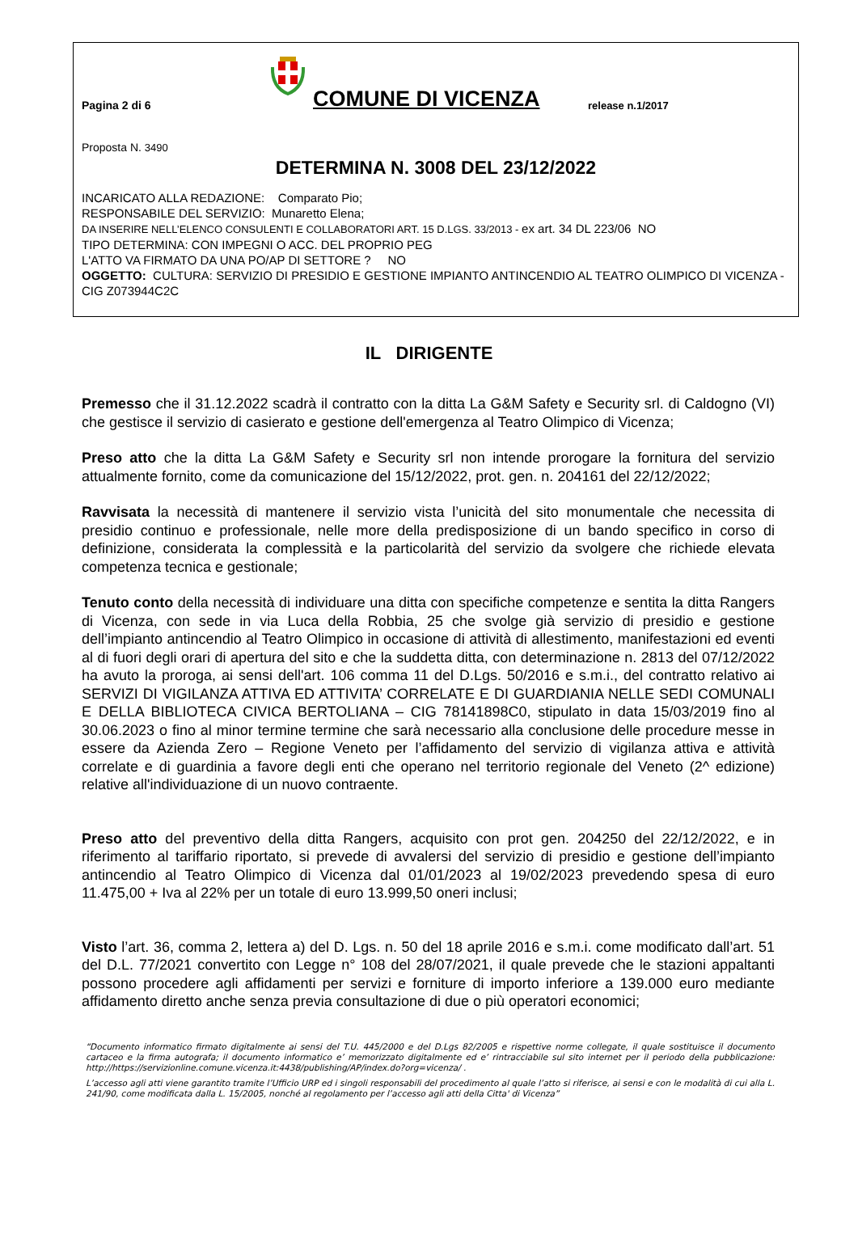Pagina 2 di 6
COMUNE DI VICENZA
release n.1/2017
Proposta N. 3490
DETERMINA N. 3008 DEL 23/12/2022
INCARICATO ALLA REDAZIONE: Comparato Pio;
RESPONSABILE DEL SERVIZIO: Munaretto Elena;
DA INSERIRE NELL’ELENCO CONSULENTI E COLLABORATORI ART. 15 D.LGS. 33/2013 - ex art. 34 DL 223/06 NO
TIPO DETERMINA: CON IMPEGNI O ACC. DEL PROPRIO PEG
L'ATTO VA FIRMATO DA UNA PO/AP DI SETTORE ? NO
OGGETTO: CULTURA: SERVIZIO DI PRESIDIO E GESTIONE IMPIANTO ANTINCENDIO AL TEATRO OLIMPICO DI VICENZA - CIG Z073944C2C
IL DIRIGENTE
Premesso che il 31.12.2022 scadrà il contratto con la ditta La G&M Safety e Security srl. di Caldogno (VI) che gestisce il servizio di casierato e gestione dell'emergenza al Teatro Olimpico di Vicenza;
Preso atto che la ditta La G&M Safety e Security srl non intende prorogare la fornitura del servizio attualmente fornito, come da comunicazione del 15/12/2022, prot. gen. n. 204161 del 22/12/2022;
Ravvisata la necessità di mantenere il servizio vista l’unicità del sito monumentale che necessita di presidio continuo e professionale, nelle more della predisposizione di un bando specifico in corso di definizione, considerata la complessità e la particolarità del servizio da svolgere che richiede elevata competenza tecnica e gestionale;
Tenuto conto della necessità di individuare una ditta con specifiche competenze e sentita la ditta Rangers di Vicenza, con sede in via Luca della Robbia, 25 che svolge già servizio di presidio e gestione dell’impianto antincendio al Teatro Olimpico in occasione di attività di allestimento, manifestazioni ed eventi al di fuori degli orari di apertura del sito e che la suddetta ditta, con determinazione n. 2813 del 07/12/2022 ha avuto la proroga, ai sensi dell'art. 106 comma 11 del D.Lgs. 50/2016 e s.m.i., del contratto relativo ai SERVIZI DI VIGILANZA ATTIVA ED ATTIVITA’ CORRELATE E DI GUARDIANIA NELLE SEDI COMUNALI E DELLA BIBLIOTECA CIVICA BERTOLIANA – CIG 78141898C0, stipulato in data 15/03/2019 fino al 30.06.2023 o fino al minor termine termine che sarà necessario alla conclusione delle procedure messe in essere da Azienda Zero – Regione Veneto per l’affidamento del servizio di vigilanza attiva e attività correlate e di guardinia a favore degli enti che operano nel territorio regionale del Veneto (2^ edizione) relative all'individuazione di un nuovo contraente.
Preso atto del preventivo della ditta Rangers, acquisito con prot gen. 204250 del 22/12/2022, e in riferimento al tariffario riportato, si prevede di avvalersi del servizio di presidio e gestione dell’impianto antincendio al Teatro Olimpico di Vicenza dal 01/01/2023 al 19/02/2023 prevedendo spesa di euro 11.475,00 + Iva al 22% per un totale di euro 13.999,50 oneri inclusi;
Visto l’art. 36, comma 2, lettera a) del D. Lgs. n. 50 del 18 aprile 2016 e s.m.i. come modificato dall’art. 51 del D.L. 77/2021 convertito con Legge n° 108 del 28/07/2021, il quale prevede che le stazioni appaltanti possono procedere agli affidamenti per servizi e forniture di importo inferiore a 139.000 euro mediante affidamento diretto anche senza previa consultazione di due o più operatori economici;
“Documento informatico firmato digitalmente ai sensi del T.U. 445/2000 e del D.Lgs 82/2005 e rispettive norme collegate, il quale sostituisce il documento cartaceo e la firma autografa; il documento informatico e’ memorizzato digitalmente ed e’ rintracciabile sul sito internet per il periodo della pubblicazione: http://https://servizionline.comune.vicenza.it:4438/publishing/AP/index.do?org=vicenza/ .
L’accesso agli atti viene garantito tramite l’Ufficio URP ed i singoli responsabili del procedimento al quale l’atto si riferisce, ai sensi e con le modalità di cui alla L. 241/90, come modificata dalla L. 15/2005, nonché al regolamento per l’accesso agli atti della Citta' di Vicenza”